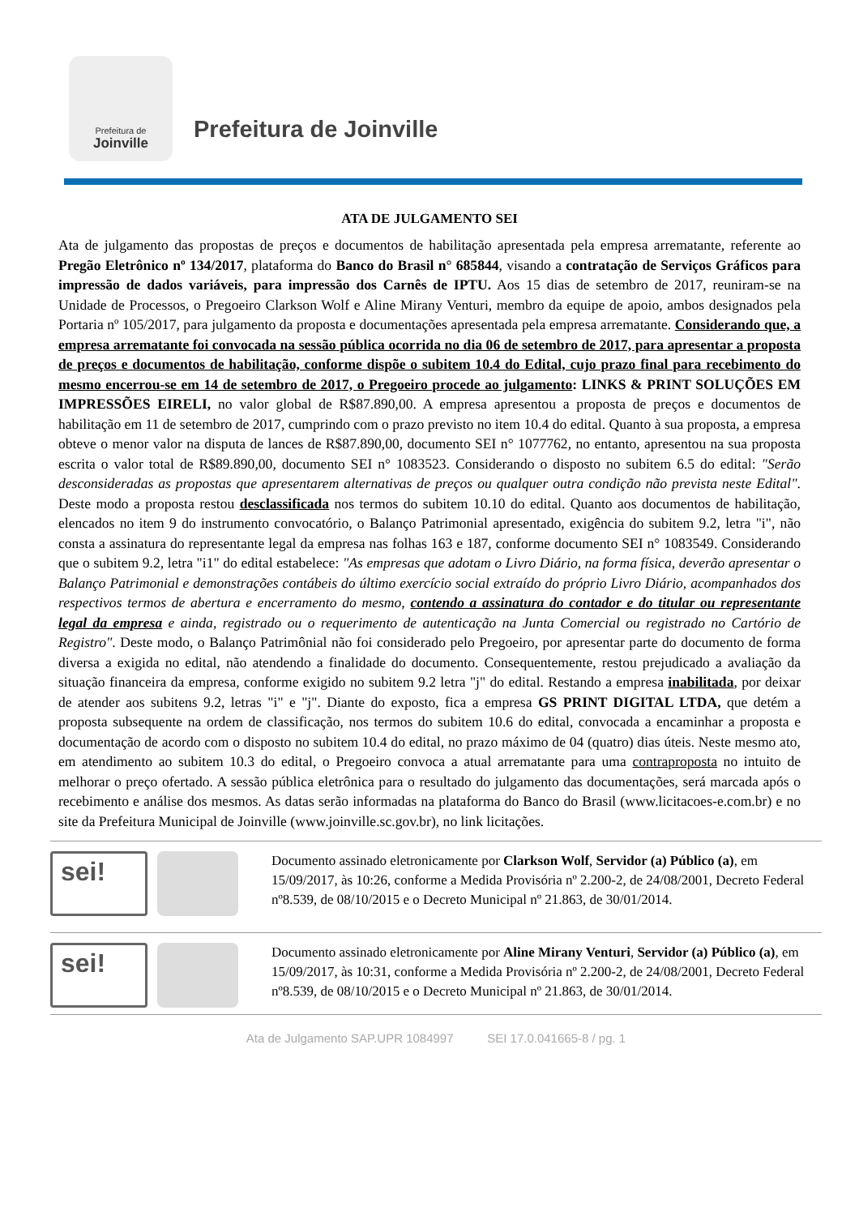Prefeitura de
Joinville
Prefeitura de Joinville
ATA DE JULGAMENTO SEI
Ata de julgamento das propostas de preços e documentos de habilitação apresentada pela empresa arrematante, referente ao Pregão Eletrônico nº 134/2017, plataforma do Banco do Brasil n° 685844, visando a contratação de Serviços Gráficos para impressão de dados variáveis, para impressão dos Carnês de IPTU. Aos 15 dias de setembro de 2017, reuniram-se na Unidade de Processos, o Pregoeiro Clarkson Wolf e Aline Mirany Venturi, membro da equipe de apoio, ambos designados pela Portaria nº 105/2017, para julgamento da proposta e documentações apresentada pela empresa arrematante. Considerando que, a empresa arrematante foi convocada na sessão pública ocorrida no dia 06 de setembro de 2017, para apresentar a proposta de preços e documentos de habilitação, conforme dispõe o subitem 10.4 do Edital, cujo prazo final para recebimento do mesmo encerrou-se em 14 de setembro de 2017, o Pregoeiro procede ao julgamento: LINKS & PRINT SOLUÇÕES EM IMPRESSÕES EIRELI, no valor global de R$87.890,00. A empresa apresentou a proposta de preços e documentos de habilitação em 11 de setembro de 2017, cumprindo com o prazo previsto no item 10.4 do edital. Quanto à sua proposta, a empresa obteve o menor valor na disputa de lances de R$87.890,00, documento SEI n° 1077762, no entanto, apresentou na sua proposta escrita o valor total de R$89.890,00, documento SEI n° 1083523. Considerando o disposto no subitem 6.5 do edital: "Serão desconsideradas as propostas que apresentarem alternativas de preços ou qualquer outra condição não prevista neste Edital". Deste modo a proposta restou desclassificada nos termos do subitem 10.10 do edital. Quanto aos documentos de habilitação, elencados no item 9 do instrumento convocatório, o Balanço Patrimonial apresentado, exigência do subitem 9.2, letra "i", não consta a assinatura do representante legal da empresa nas folhas 163 e 187, conforme documento SEI n° 1083549. Considerando que o subitem 9.2, letra "i1" do edital estabelece: "As empresas que adotam o Livro Diário, na forma física, deverão apresentar o Balanço Patrimonial e demonstrações contábeis do último exercício social extraído do próprio Livro Diário, acompanhados dos respectivos termos de abertura e encerramento do mesmo, contendo a assinatura do contador e do titular ou representante legal da empresa e ainda, registrado ou o requerimento de autenticação na Junta Comercial ou registrado no Cartório de Registro". Deste modo, o Balanço Patrimônial não foi considerado pelo Pregoeiro, por apresentar parte do documento de forma diversa a exigida no edital, não atendendo a finalidade do documento. Consequentemente, restou prejudicado a avaliação da situação financeira da empresa, conforme exigido no subitem 9.2 letra "j" do edital. Restando a empresa inabilitada, por deixar de atender aos subitens 9.2, letras "i" e "j". Diante do exposto, fica a empresa GS PRINT DIGITAL LTDA, que detém a proposta subsequente na ordem de classificação, nos termos do subitem 10.6 do edital, convocada a encaminhar a proposta e documentação de acordo com o disposto no subitem 10.4 do edital, no prazo máximo de 04 (quatro) dias úteis. Neste mesmo ato, em atendimento ao subitem 10.3 do edital, o Pregoeiro convoca a atual arrematante para uma contraproposta no intuito de melhorar o preço ofertado. A sessão pública eletrônica para o resultado do julgamento das documentações, será marcada após o recebimento e análise dos mesmos. As datas serão informadas na plataforma do Banco do Brasil (www.licitacoes-e.com.br) e no site da Prefeitura Municipal de Joinville (www.joinville.sc.gov.br), no link licitações.
sei!
Documento assinado eletronicamente por Clarkson Wolf, Servidor (a) Público (a), em 15/09/2017, às 10:26, conforme a Medida Provisória nº 2.200-2, de 24/08/2001, Decreto Federal nº8.539, de 08/10/2015 e o Decreto Municipal nº 21.863, de 30/01/2014.
sei!
Documento assinado eletronicamente por Aline Mirany Venturi, Servidor (a) Público (a), em 15/09/2017, às 10:31, conforme a Medida Provisória nº 2.200-2, de 24/08/2001, Decreto Federal nº8.539, de 08/10/2015 e o Decreto Municipal nº 21.863, de 30/01/2014.
Ata de Julgamento SAP.UPR 1084997 SEI 17.0.041665-8 / pg. 1